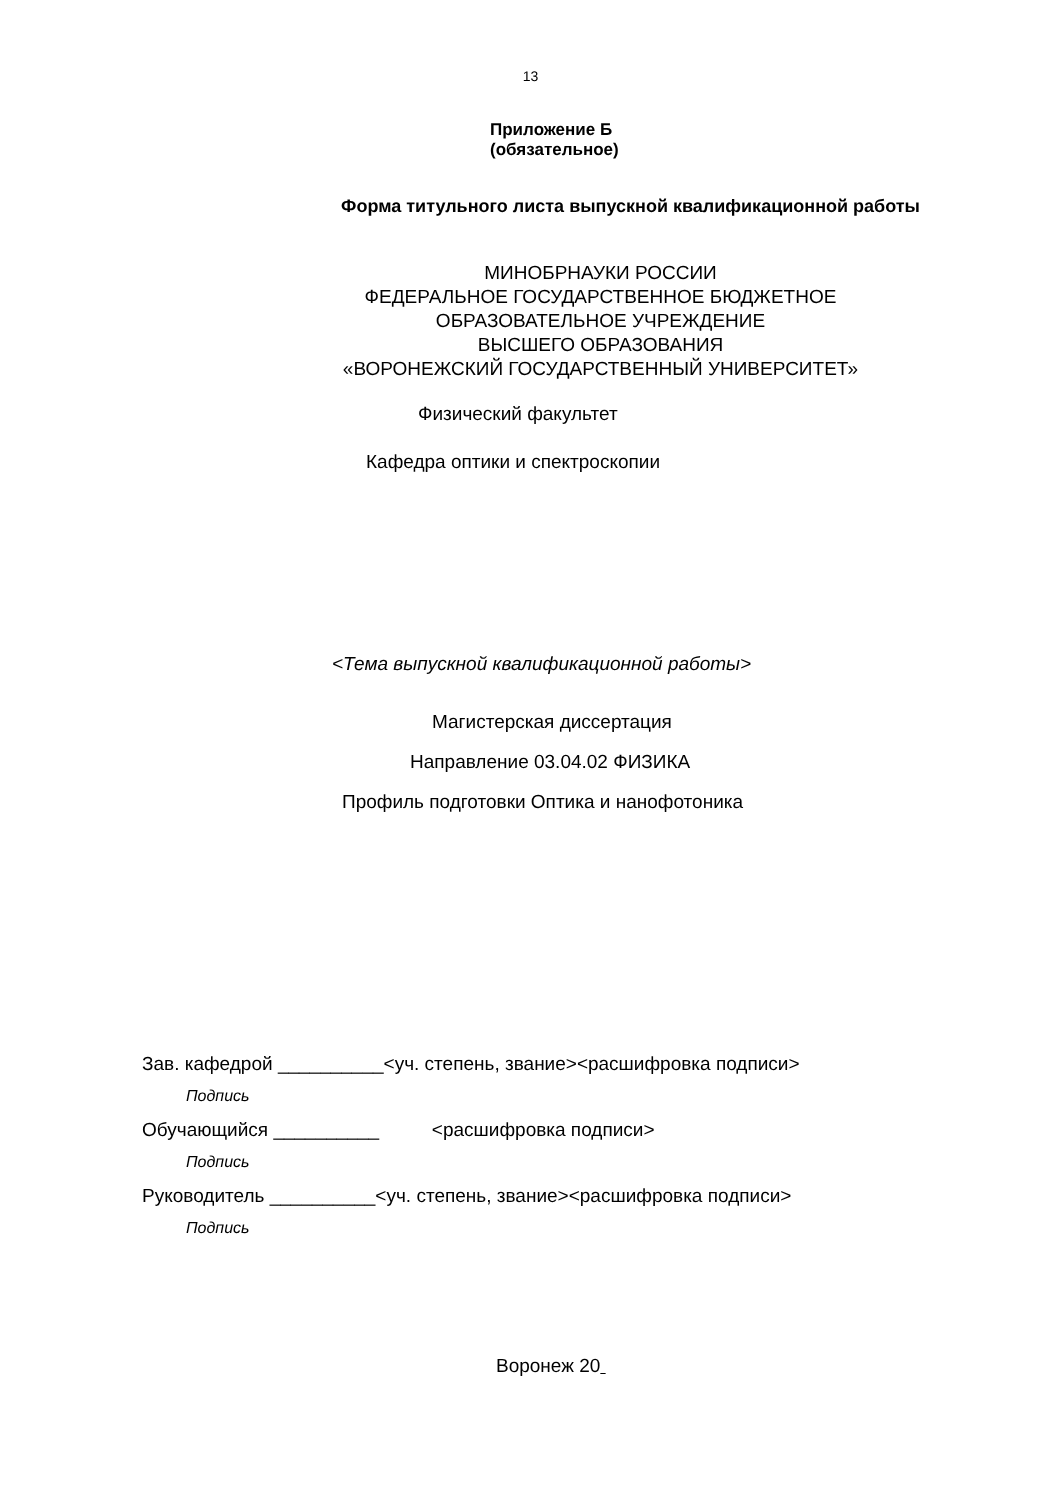13
Приложение Б
(обязательное)
Форма титульного листа выпускной квалификационной работы
МИНОБРНАУКИ РОССИИ
ФЕДЕРАЛЬНОЕ ГОСУДАРСТВЕННОЕ БЮДЖЕТНОЕ
ОБРАЗОВАТЕЛЬНОЕ УЧРЕЖДЕНИЕ
ВЫСШЕГО ОБРАЗОВАНИЯ
«ВОРОНЕЖСКИЙ ГОСУДАРСТВЕННЫЙ УНИВЕРСИТЕТ»
Физический факультет
Кафедра оптики и спектроскопии
<Тема выпускной квалификационной работы>
Магистерская диссертация
Направление 03.04.02 ФИЗИКА
Профиль подготовки Оптика и нанофотоника
Зав. кафедрой __________<уч. степень, звание><расшифровка подписи>
Подпись
Обучающийся __________ <расшифровка подписи>
Подпись
Руководитель __________<уч. степень, звание><расшифровка подписи>
Подпись
Воронеж 20